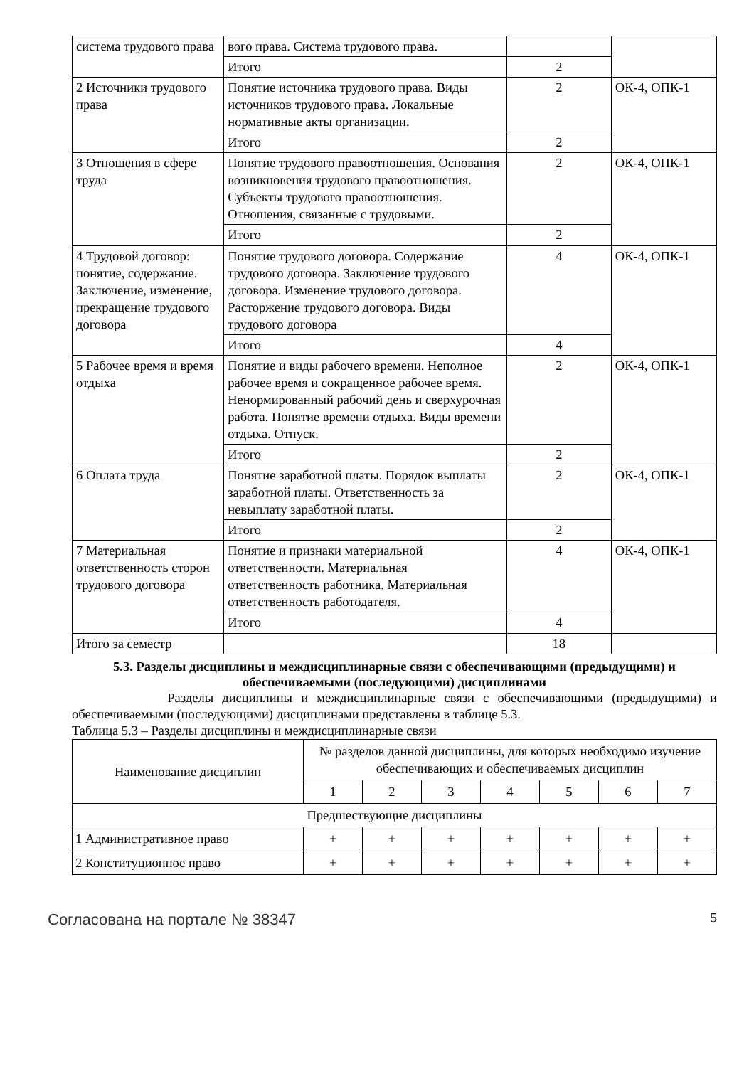| система трудового права | вого права. Система трудового права. | | |
| | Итого | 2 | |
| 2 Источники трудового права | Понятие источника трудового права. Виды источников трудового права. Локальные нормативные акты организации. | 2 | ОК-4, ОПК-1 |
| | Итого | 2 | |
| 3 Отношения в сфере труда | Понятие трудового правоотношения. Основания возникновения трудового правоотношения. Субъекты трудового правоотношения. Отношения, связанные с трудовыми. | 2 | ОК-4, ОПК-1 |
| | Итого | 2 | |
| 4 Трудовой договор: понятие, содержание. Заключение, изменение, прекращение трудового договора | Понятие трудового договора. Содержание трудового договора. Заключение трудового договора. Изменение трудового договора. Расторжение трудового договора. Виды трудового договора | 4 | ОК-4, ОПК-1 |
| | Итого | 4 | |
| 5 Рабочее время и время отдыха | Понятие и виды рабочего времени. Неполное рабочее время и сокращенное рабочее время. Ненормированный рабочий день и сверхурочная работа. Понятие времени отдыха. Виды времени отдыха. Отпуск. | 2 | ОК-4, ОПК-1 |
| | Итого | 2 | |
| 6 Оплата труда | Понятие заработной платы. Порядок выплаты заработной платы. Ответственность за невыплату заработной платы. | 2 | ОК-4, ОПК-1 |
| | Итого | 2 | |
| 7 Материальная ответственность сторон трудового договора | Понятие и признаки материальной ответственности. Материальная ответственность работника. Материальная ответственность работодателя. | 4 | ОК-4, ОПК-1 |
| | Итого | 4 | |
| Итого за семестр | | 18 | |
5.3. Разделы дисциплины и междисциплинарные связи с обеспечивающими (предыдущими) и обеспечиваемыми (последующими) дисциплинами
Разделы дисциплины и междисциплинарные связи с обеспечивающими (предыдущими) и обеспечиваемыми (последующими) дисциплинами представлены в таблице 5.3.
Таблица 5.3 – Разделы дисциплины и междисциплинарные связи
| Наименование дисциплин | № разделов данной дисциплины, для которых необходимо изучение обеспечивающих и обеспечиваемых дисциплин | | | | | | |
| --- | --- | --- | --- | --- | --- | --- | --- |
| | 1 | 2 | 3 | 4 | 5 | 6 | 7 |
| Предшествующие дисциплины | | | | | | | |
| 1 Административное право | + | + | + | + | + | + | + |
| 2 Конституционное право | + | + | + | + | + | + | + |
Согласована на портале № 38347 5